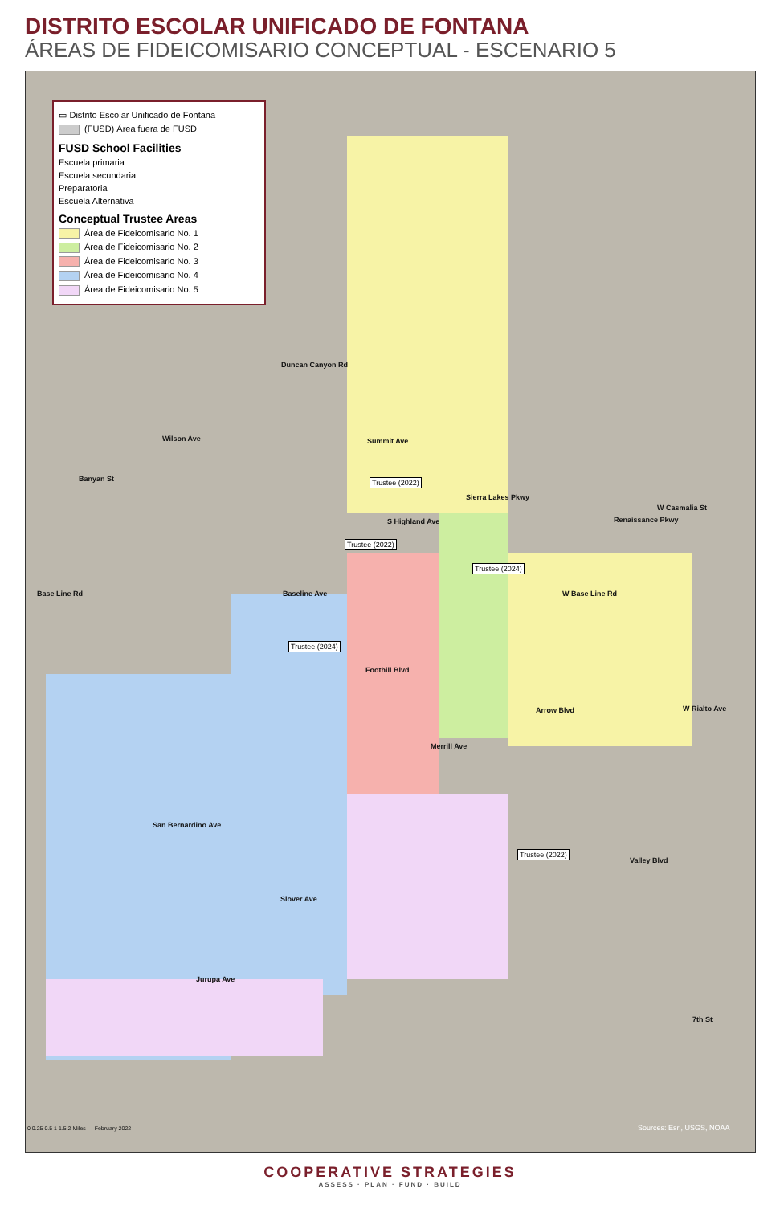DISTRITO ESCOLAR UNIFICADO DE FONTANA
ÁREAS DE FIDEICOMISARIO CONCEPTUAL - ESCENARIO 5
▭ Distrito Escolar Unificado de Fontana
(FUSD) Área fuera de FUSD
FUSD School Facilities
Escuela primaria
Escuela secundaria
Preparatoria
Escuela Alternativa
Conceptual Trustee Areas
Área de Fideicomisario No. 1
Área de Fideicomisario No. 2
Área de Fideicomisario No. 3
Área de Fideicomisario No. 4
Área de Fideicomisario No. 5
Duncan Canyon Rd
Wilson Ave Summit Ave
Banyan St Trustee (2022)
Sierra Lakes Pkwy
W Casmalia St
S Highland Ave Renaissance Pkwy
Trustee (2022)
Trustee (2024)
Base Line Rd Baseline Ave W Base Line Rd
Trustee (2024)
Foothill Blvd
Arrow Blvd W Rialto Ave
Merrill Ave
San Bernardino Ave
Trustee (2022)
Valley Blvd
Slover Ave
Jurupa Ave
7th St
0 0.25 0.5 1 1.5 2 Miles — February 2022 Sources: Esri, USGS, NOAA
COOPERATIVE STRATEGIES
ASSESS · PLAN · FUND · BUILD